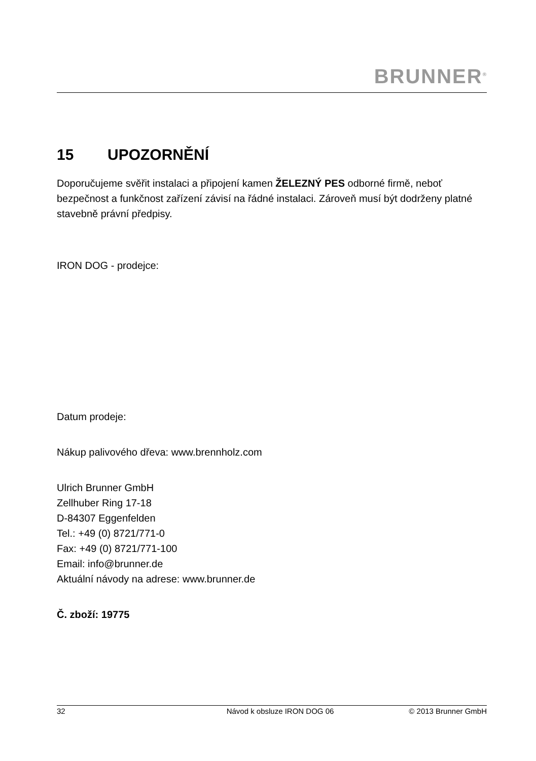BRUNNER<sup>®</sup>
15 UPOZORNĚNÍ
Doporučujeme svěřit instalaci a připojení kamen ŽELEZNÝ PES odborné firmě, neboť bezpečnost a funkčnost zařízení závisí na řádné instalaci. Zároveň musí být dodrženy platné stavebně právní předpisy.
IRON DOG - prodejce:
Datum prodeje:
Nákup palivového dřeva: www.brennholz.com
Ulrich Brunner GmbH
Zellhuber Ring 17-18
D-84307 Eggenfelden
Tel.: +49 (0) 8721/771-0
Fax: +49 (0) 8721/771-100
Email: info@brunner.de
Aktuální návody na adrese: www.brunner.de
Č. zboží: 19775
32 Návod k obsluze IRON DOG 06 © 2013 Brunner GmbH